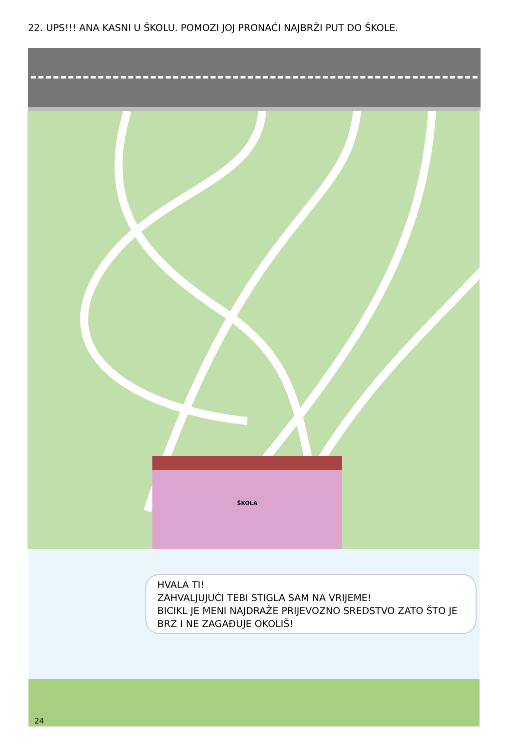22. UPS!!! ANA KASNI U ŠKOLU. POMOZI JOJ PRONAĆI NAJBRŽI PUT DO ŠKOLE.
ŠKOLA
HVALA TI!
ZAHVALJUJUĆI TEBI STIGLA SAM NA VRIJEME!
BICIKL JE MENI NAJDRAŽE PRIJEVOZNO SREDSTVO ZATO ŠTO JE BRZ I NE ZAGAĐUJE OKOLIŠ!
24